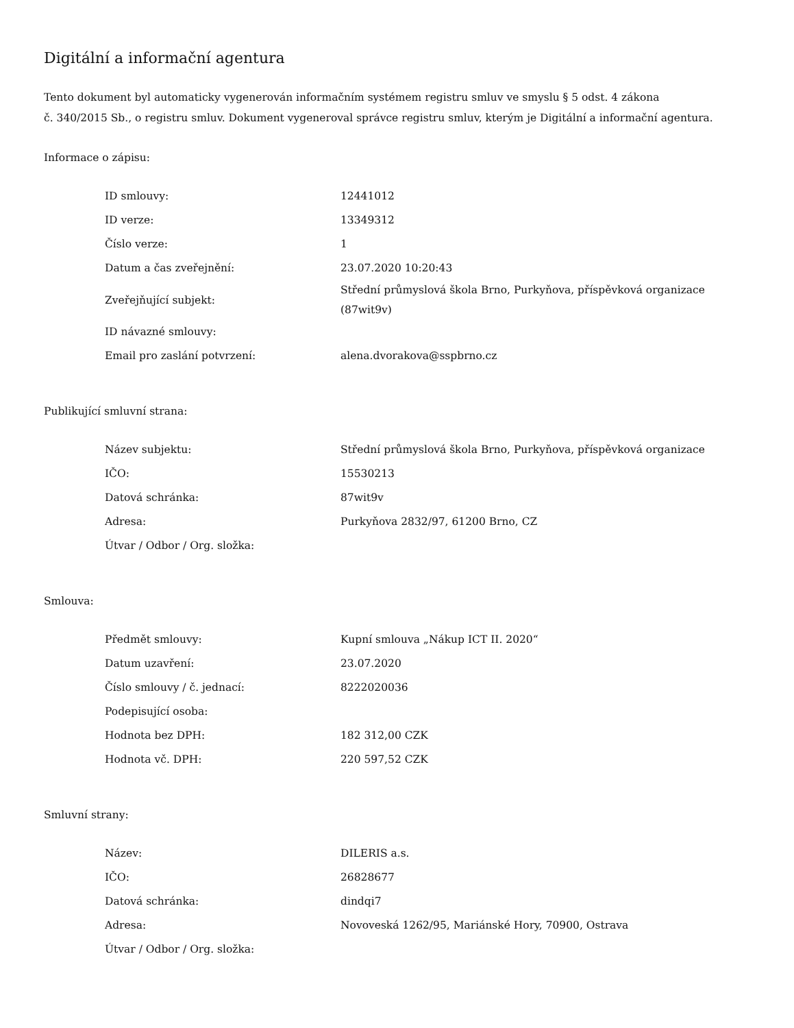Digitální a informační agentura
Tento dokument byl automaticky vygenerován informačním systémem registru smluv ve smyslu § 5 odst. 4 zákona
č. 340/2015 Sb., o registru smluv. Dokument vygeneroval správce registru smluv, kterým je Digitální a informační agentura.
Informace o zápisu:
| ID smlouvy: | 12441012 |
| ID verze: | 13349312 |
| Číslo verze: | 1 |
| Datum a čas zveřejnění: | 23.07.2020 10:20:43 |
| Zveřejňující subjekt: | Střední průmyslová škola Brno, Purkyňova, příspěvková organizace (87wit9v) |
| ID návazné smlouvy: | |
| Email pro zaslání potvrzení: | alena.dvorakova@sspbrno.cz |
Publikující smluvní strana:
| Název subjektu: | Střední průmyslová škola Brno, Purkyňova, příspěvková organizace |
| IČO: | 15530213 |
| Datová schránka: | 87wit9v |
| Adresa: | Purkyňova 2832/97, 61200 Brno, CZ |
| Útvar / Odbor / Org. složka: | |
Smlouva:
| Předmět smlouvy: | Kupní smlouva „Nákup ICT II. 2020“ |
| Datum uzavření: | 23.07.2020 |
| Číslo smlouvy / č. jednací: | 8222020036 |
| Podepisující osoba: | |
| Hodnota bez DPH: | 182 312,00 CZK |
| Hodnota vč. DPH: | 220 597,52 CZK |
Smluvní strany:
| Název: | DILERIS a.s. |
| IČO: | 26828677 |
| Datová schránka: | dindqi7 |
| Adresa: | Novoveská 1262/95, Mariánské Hory, 70900, Ostrava |
| Útvar / Odbor / Org. složka: | |